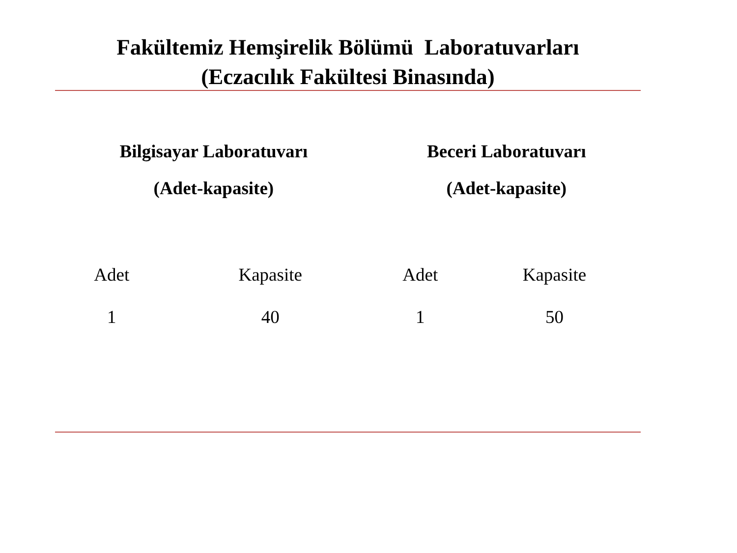Fakültemiz Hemşirelik Bölümü Laboratuvarları
(Eczacılık Fakültesi Binasında)
| Bilgisayar Laboratuvarı | | Beceri Laboratuvarı | |
| --- | --- | --- | --- |
| (Adet-kapasite) | | (Adet-kapasite) | |
| Adet | Kapasite | Adet | Kapasite |
| 1 | 40 | 1 | 50 |